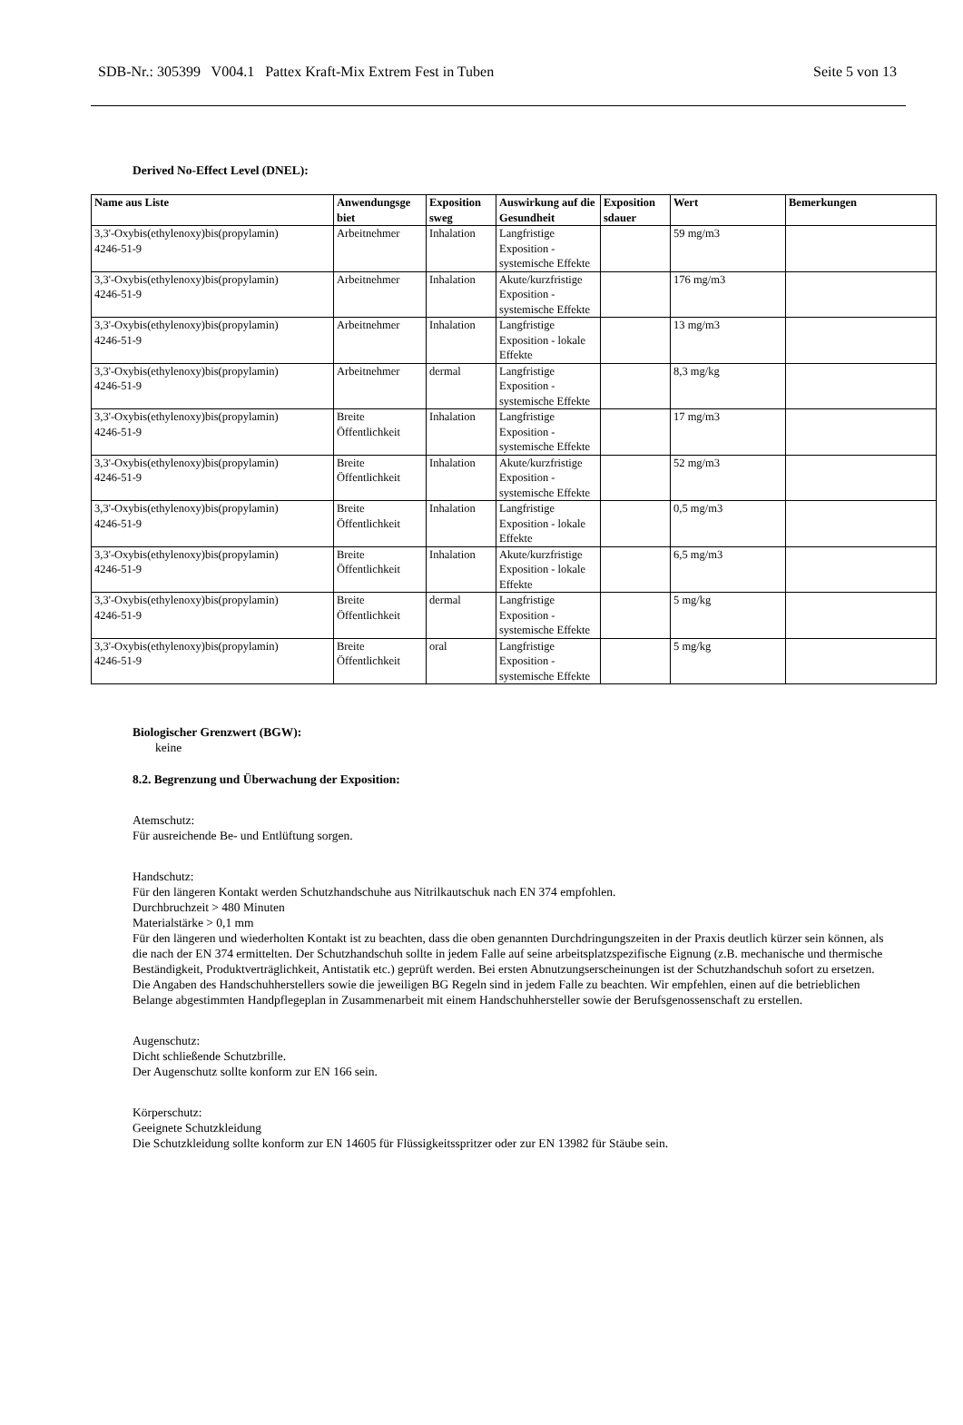SDB-Nr.: 305399 V004.1 Pattex Kraft-Mix Extrem Fest in Tuben Seite 5 von 13
Derived No-Effect Level (DNEL):
| Name aus Liste | Anwendungsge biet | Exposition sweg | Auswirkung auf die Gesundheit | Exposition sdauer | Wert | Bemerkungen |
| --- | --- | --- | --- | --- | --- | --- |
| 3,3'-Oxybis(ethylenoxy)bis(propylamin) 4246-51-9 | Arbeitnehmer | Inhalation | Langfristige Exposition - systemische Effekte | | 59 mg/m3 | |
| 3,3'-Oxybis(ethylenoxy)bis(propylamin) 4246-51-9 | Arbeitnehmer | Inhalation | Akute/kurzfristige Exposition - systemische Effekte | | 176 mg/m3 | |
| 3,3'-Oxybis(ethylenoxy)bis(propylamin) 4246-51-9 | Arbeitnehmer | Inhalation | Langfristige Exposition - lokale Effekte | | 13 mg/m3 | |
| 3,3'-Oxybis(ethylenoxy)bis(propylamin) 4246-51-9 | Arbeitnehmer | dermal | Langfristige Exposition - systemische Effekte | | 8,3 mg/kg | |
| 3,3'-Oxybis(ethylenoxy)bis(propylamin) 4246-51-9 | Breite Öffentlichkeit | Inhalation | Langfristige Exposition - systemische Effekte | | 17 mg/m3 | |
| 3,3'-Oxybis(ethylenoxy)bis(propylamin) 4246-51-9 | Breite Öffentlichkeit | Inhalation | Akute/kurzfristige Exposition - systemische Effekte | | 52 mg/m3 | |
| 3,3'-Oxybis(ethylenoxy)bis(propylamin) 4246-51-9 | Breite Öffentlichkeit | Inhalation | Langfristige Exposition - lokale Effekte | | 0,5 mg/m3 | |
| 3,3'-Oxybis(ethylenoxy)bis(propylamin) 4246-51-9 | Breite Öffentlichkeit | Inhalation | Akute/kurzfristige Exposition - lokale Effekte | | 6,5 mg/m3 | |
| 3,3'-Oxybis(ethylenoxy)bis(propylamin) 4246-51-9 | Breite Öffentlichkeit | dermal | Langfristige Exposition - systemische Effekte | | 5 mg/kg | |
| 3,3'-Oxybis(ethylenoxy)bis(propylamin) 4246-51-9 | Breite Öffentlichkeit | oral | Langfristige Exposition - systemische Effekte | | 5 mg/kg | |
Biologischer Grenzwert (BGW):
keine
8.2. Begrenzung und Überwachung der Exposition:
Atemschutz:
Für ausreichende Be- und Entlüftung sorgen.
Handschutz:
Für den längeren Kontakt werden Schutzhandschuhe aus Nitrilkautschuk nach EN 374 empfohlen.
Durchbruchzeit > 480 Minuten
Materialstärke > 0,1 mm
Für den längeren und wiederholten Kontakt ist zu beachten, dass die oben genannten Durchdringungszeiten in der Praxis deutlich kürzer sein können, als die nach der EN 374 ermittelten. Der Schutzhandschuh sollte in jedem Falle auf seine arbeitsplatzspezifische Eignung (z.B. mechanische und thermische Beständigkeit, Produktverträglichkeit, Antistatik etc.) geprüft werden. Bei ersten Abnutzungserscheinungen ist der Schutzhandschuh sofort zu ersetzen. Die Angaben des Handschuhherstellers sowie die jeweiligen BG Regeln sind in jedem Falle zu beachten. Wir empfehlen, einen auf die betrieblichen Belange abgestimmten Handpflegeplan in Zusammenarbeit mit einem Handschuhhersteller sowie der Berufsgenossenschaft zu erstellen.
Augenschutz:
Dicht schließende Schutzbrille.
Der Augenschutz sollte konform zur EN 166 sein.
Körperschutz:
Geeignete Schutzkleidung
Die Schutzkleidung sollte konform zur EN 14605 für Flüssigkeitsspritzer oder zur EN 13982 für Stäube sein.